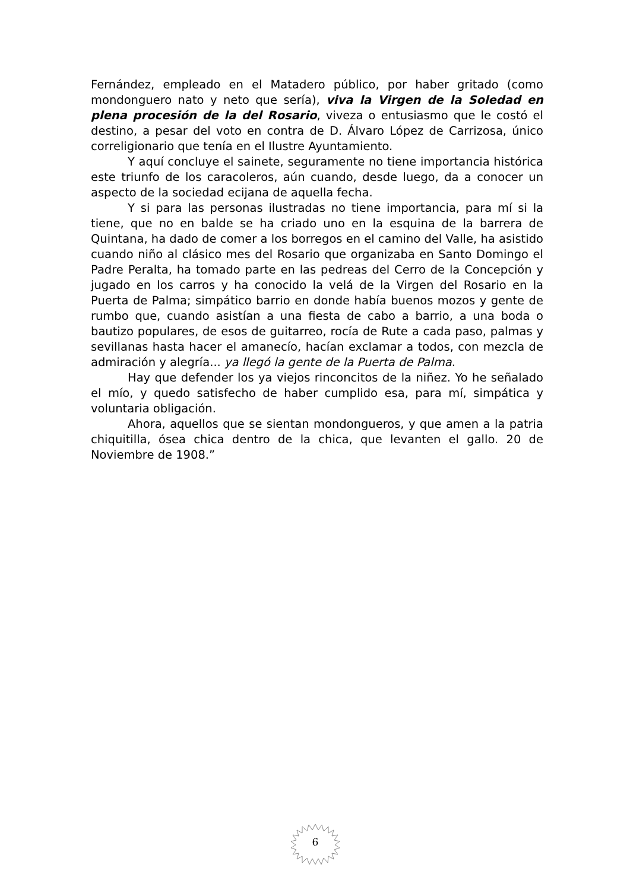Fernández, empleado en el Matadero público, por haber gritado (como mondonguero nato y neto que sería), viva la Virgen de la Soledad en plena procesión de la del Rosario, viveza o entusiasmo que le costó el destino, a pesar del voto en contra de D. Álvaro López de Carrizosa, único correligionario que tenía en el Ilustre Ayuntamiento.
Y aquí concluye el sainete, seguramente no tiene importancia histórica este triunfo de los caracoleros, aún cuando, desde luego, da a conocer un aspecto de la sociedad ecijana de aquella fecha.
Y si para las personas ilustradas no tiene importancia, para mí si la tiene, que no en balde se ha criado uno en la esquina de la barrera de Quintana, ha dado de comer a los borregos en el camino del Valle, ha asistido cuando niño al clásico mes del Rosario que organizaba en Santo Domingo el Padre Peralta, ha tomado parte en las pedreas del Cerro de la Concepción y jugado en los carros y ha conocido la velá de la Virgen del Rosario en la Puerta de Palma; simpático barrio en donde había buenos mozos y gente de rumbo que, cuando asistían a una fiesta de cabo a barrio, a una boda o bautizo populares, de esos de guitarreo, rocía de Rute a cada paso, palmas y sevillanas hasta hacer el amanecío, hacían exclamar a todos, con mezcla de admiración y alegría... ya llegó la gente de la Puerta de Palma.
Hay que defender los ya viejos rinconcitos de la niñez. Yo he señalado el mío, y quedo satisfecho de haber cumplido esa, para mí, simpática y voluntaria obligación.
Ahora, aquellos que se sientan mondongueros, y que amen a la patria chiquitilla, ósea chica dentro de la chica, que levanten el gallo. 20 de Noviembre de 1908.”
6